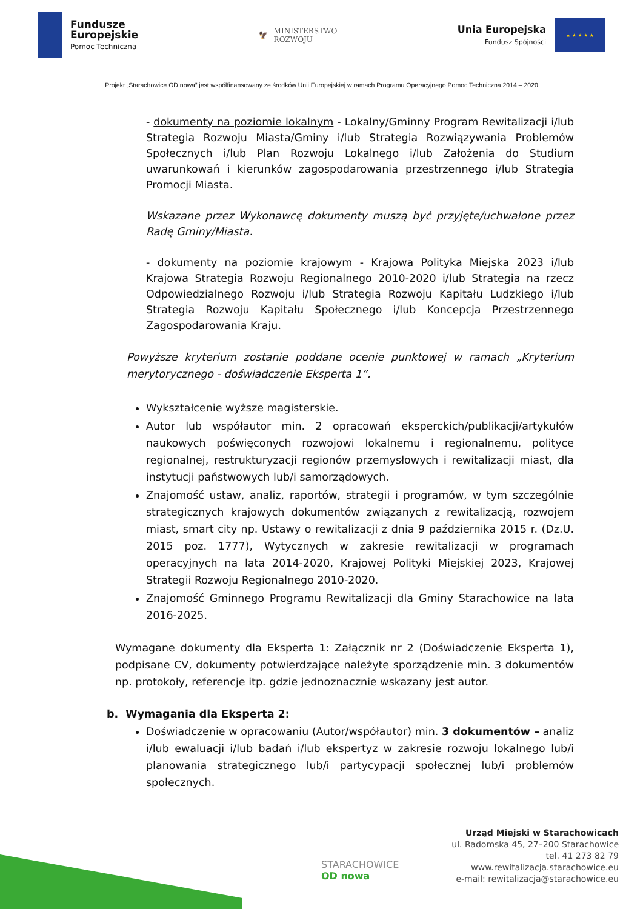Fundusze
Europejskie
Pomoc Techniczna
🦅 MINISTERSTWO
ROZWOJU
Unia Europejska
Fundusz Spójności
★ ★ ★ ★ ★
Projekt „Starachowice OD nowa” jest współfinansowany ze środków Unii Europejskiej w ramach Programu Operacyjnego Pomoc Techniczna 2014 – 2020
- dokumenty na poziomie lokalnym - Lokalny/Gminny Program Rewitalizacji i/lub Strategia Rozwoju Miasta/Gminy i/lub Strategia Rozwiązywania Problemów Społecznych i/lub Plan Rozwoju Lokalnego i/lub Założenia do Studium uwarunkowań i kierunków zagospodarowania przestrzennego i/lub Strategia Promocji Miasta.
Wskazane przez Wykonawcę dokumenty muszą być przyjęte/uchwalone przez Radę Gminy/Miasta.
- dokumenty na poziomie krajowym - Krajowa Polityka Miejska 2023 i/lub Krajowa Strategia Rozwoju Regionalnego 2010-2020 i/lub Strategia na rzecz Odpowiedzialnego Rozwoju i/lub Strategia Rozwoju Kapitału Ludzkiego i/lub Strategia Rozwoju Kapitału Społecznego i/lub Koncepcja Przestrzennego Zagospodarowania Kraju.
Powyższe kryterium zostanie poddane ocenie punktowej w ramach „Kryterium merytorycznego - doświadczenie Eksperta 1”.
Wykształcenie wyższe magisterskie.
Autor lub współautor min. 2 opracowań eksperckich/publikacji/artykułów naukowych poświęconych rozwojowi lokalnemu i regionalnemu, polityce regionalnej, restrukturyzacji regionów przemysłowych i rewitalizacji miast, dla instytucji państwowych lub/i samorządowych.
Znajomość ustaw, analiz, raportów, strategii i programów, w tym szczególnie strategicznych krajowych dokumentów związanych z rewitalizacją, rozwojem miast, smart city np. Ustawy o rewitalizacji z dnia 9 października 2015 r. (Dz.U. 2015 poz. 1777), Wytycznych w zakresie rewitalizacji w programach operacyjnych na lata 2014-2020, Krajowej Polityki Miejskiej 2023, Krajowej Strategii Rozwoju Regionalnego 2010-2020.
Znajomość Gminnego Programu Rewitalizacji dla Gminy Starachowice na lata 2016-2025.
Wymagane dokumenty dla Eksperta 1: Załącznik nr 2 (Doświadczenie Eksperta 1), podpisane CV, dokumenty potwierdzające należyte sporządzenie min. 3 dokumentów np. protokoły, referencje itp. gdzie jednoznacznie wskazany jest autor.
b. Wymagania dla Eksperta 2:
Doświadczenie w opracowaniu (Autor/współautor) min. 3 dokumentów – analiz i/lub ewaluacji i/lub badań i/lub ekspertyz w zakresie rozwoju lokalnego lub/i planowania strategicznego lub/i partycypacji społecznej lub/i problemów społecznych.
STARACHOWICE
OD nowa
Urząd Miejski w Starachowicach
ul. Radomska 45, 27–200 Starachowice
tel. 41 273 82 79
www.rewitalizacja.starachowice.eu
e-mail: rewitalizacja@starachowice.eu